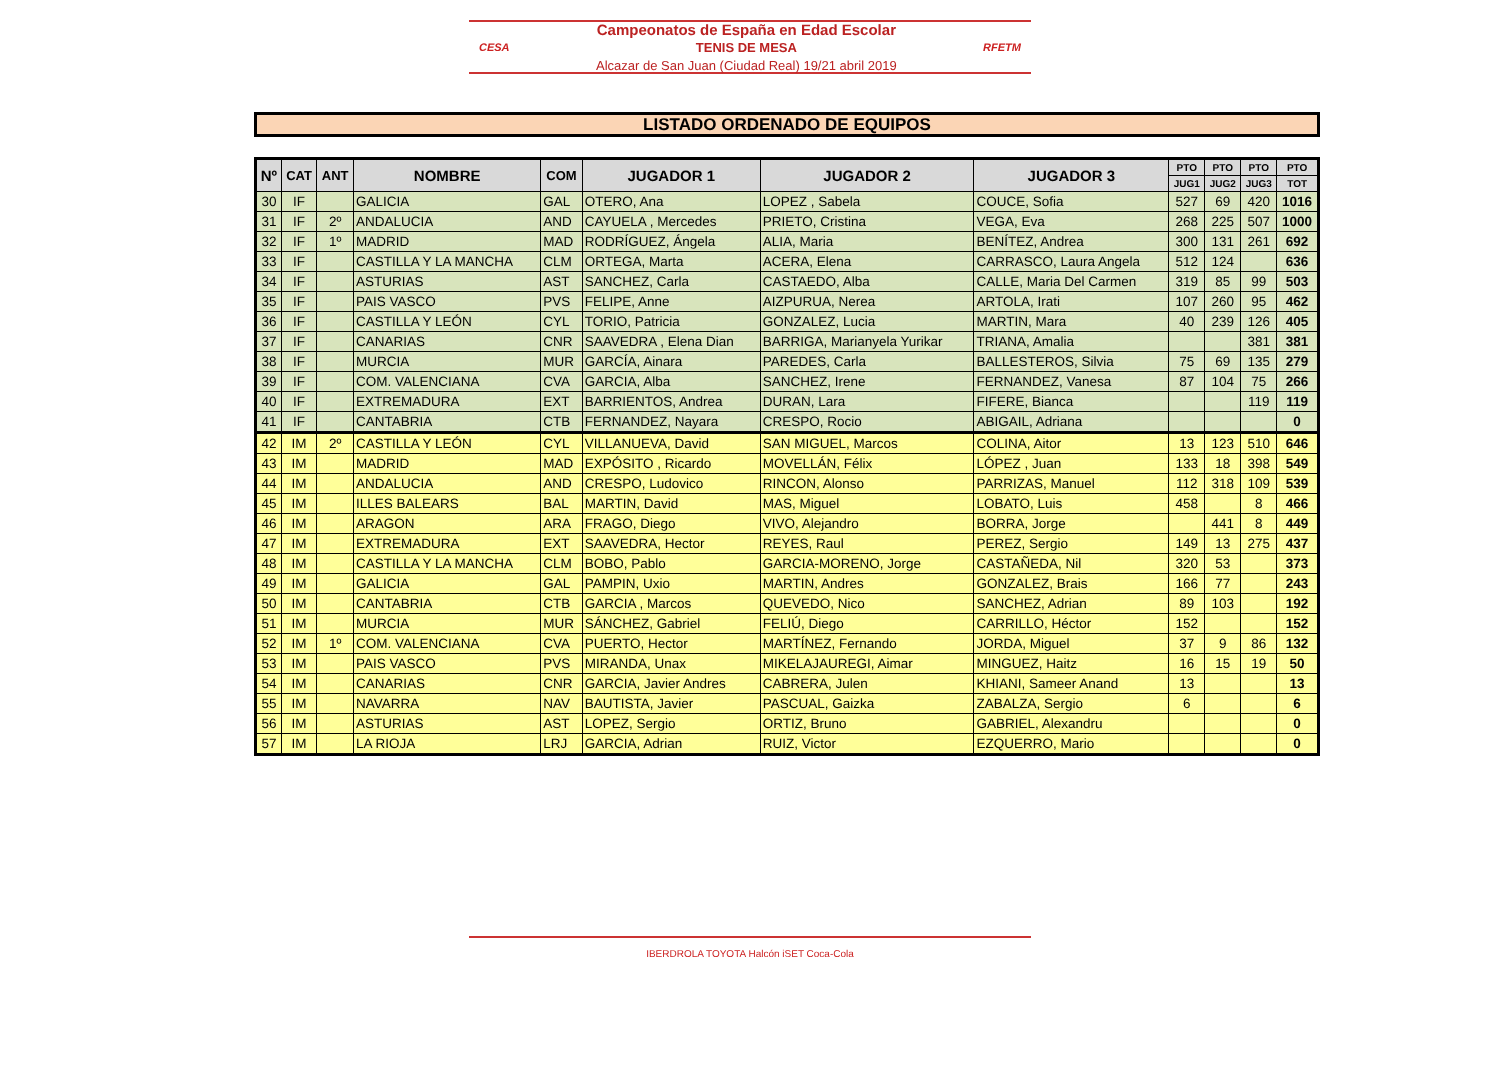CESA
Campeonatos de España en Edad Escolar
TENIS DE MESA
Alcazar de San Juan (Ciudad Real) 19/21 abril 2019
RFETM
LISTADO ORDENADO DE EQUIPOS
| Nº | CAT | ANT | NOMBRE | COM | JUGADOR 1 | JUGADOR 2 | JUGADOR 3 | PTO | PTO | PTO | PTO |
| --- | --- | --- | --- | --- | --- | --- | --- | --- | --- | --- | --- |
| | | | | | | | | JUG1 | JUG2 | JUG3 | TOT |
| 30 | IF | | GALICIA | GAL | OTERO, Ana | LOPEZ , Sabela | COUCE, Sofia | 527 | 69 | 420 | 1016 |
| 31 | IF | 2º | ANDALUCIA | AND | CAYUELA , Mercedes | PRIETO, Cristina | VEGA, Eva | 268 | 225 | 507 | 1000 |
| 32 | IF | 1º | MADRID | MAD | RODRÍGUEZ, Ángela | ALIA, Maria | BENÍTEZ, Andrea | 300 | 131 | 261 | 692 |
| 33 | IF | | CASTILLA Y LA MANCHA | CLM | ORTEGA, Marta | ACERA, Elena | CARRASCO, Laura Angela | 512 | 124 | | 636 |
| 34 | IF | | ASTURIAS | AST | SANCHEZ, Carla | CASTAEDO, Alba | CALLE, Maria Del Carmen | 319 | 85 | 99 | 503 |
| 35 | IF | | PAIS VASCO | PVS | FELIPE, Anne | AIZPURUA, Nerea | ARTOLA, Irati | 107 | 260 | 95 | 462 |
| 36 | IF | | CASTILLA Y LEÓN | CYL | TORIO, Patricia | GONZALEZ, Lucia | MARTIN, Mara | 40 | 239 | 126 | 405 |
| 37 | IF | | CANARIAS | CNR | SAAVEDRA , Elena Dian | BARRIGA, Marianyela Yurikar | TRIANA, Amalia | | | 381 | 381 |
| 38 | IF | | MURCIA | MUR | GARCÍA, Ainara | PAREDES, Carla | BALLESTEROS, Silvia | 75 | 69 | 135 | 279 |
| 39 | IF | | COM. VALENCIANA | CVA | GARCIA, Alba | SANCHEZ, Irene | FERNANDEZ, Vanesa | 87 | 104 | 75 | 266 |
| 40 | IF | | EXTREMADURA | EXT | BARRIENTOS, Andrea | DURAN, Lara | FIFERE, Bianca | | | 119 | 119 |
| 41 | IF | | CANTABRIA | CTB | FERNANDEZ, Nayara | CRESPO, Rocio | ABIGAIL, Adriana | | | | 0 |
| 42 | IM | 2º | CASTILLA Y LEÓN | CYL | VILLANUEVA, David | SAN MIGUEL, Marcos | COLINA, Aitor | 13 | 123 | 510 | 646 |
| 43 | IM | | MADRID | MAD | EXPÓSITO , Ricardo | MOVELLÁN, Félix | LÓPEZ , Juan | 133 | 18 | 398 | 549 |
| 44 | IM | | ANDALUCIA | AND | CRESPO, Ludovico | RINCON, Alonso | PARRIZAS, Manuel | 112 | 318 | 109 | 539 |
| 45 | IM | | ILLES BALEARS | BAL | MARTIN, David | MAS, Miguel | LOBATO, Luis | 458 | | 8 | 466 |
| 46 | IM | | ARAGON | ARA | FRAGO, Diego | VIVO, Alejandro | BORRA, Jorge | | 441 | 8 | 449 |
| 47 | IM | | EXTREMADURA | EXT | SAAVEDRA, Hector | REYES, Raul | PEREZ, Sergio | 149 | 13 | 275 | 437 |
| 48 | IM | | CASTILLA Y LA MANCHA | CLM | BOBO, Pablo | GARCIA-MORENO, Jorge | CASTAÑEDA, Nil | 320 | 53 | | 373 |
| 49 | IM | | GALICIA | GAL | PAMPIN, Uxio | MARTIN, Andres | GONZALEZ, Brais | 166 | 77 | | 243 |
| 50 | IM | | CANTABRIA | CTB | GARCIA , Marcos | QUEVEDO, Nico | SANCHEZ, Adrian | 89 | 103 | | 192 |
| 51 | IM | | MURCIA | MUR | SÁNCHEZ, Gabriel | FELIÚ, Diego | CARRILLO, Héctor | 152 | | | 152 |
| 52 | IM | 1º | COM. VALENCIANA | CVA | PUERTO, Hector | MARTÍNEZ, Fernando | JORDA, Miguel | 37 | 9 | 86 | 132 |
| 53 | IM | | PAIS VASCO | PVS | MIRANDA, Unax | MIKELAJAUREGI, Aimar | MINGUEZ, Haitz | 16 | 15 | 19 | 50 |
| 54 | IM | | CANARIAS | CNR | GARCIA, Javier Andres | CABRERA, Julen | KHIANI, Sameer Anand | 13 | | | 13 |
| 55 | IM | | NAVARRA | NAV | BAUTISTA, Javier | PASCUAL, Gaizka | ZABALZA, Sergio | 6 | | | 6 |
| 56 | IM | | ASTURIAS | AST | LOPEZ, Sergio | ORTIZ, Bruno | GABRIEL, Alexandru | | | | 0 |
| 57 | IM | | LA RIOJA | LRJ | GARCIA, Adrian | RUIZ, Victor | EZQUERRO, Mario | | | | 0 |
IBERDROLA TOYOTA Halcón iSET Coca-Cola